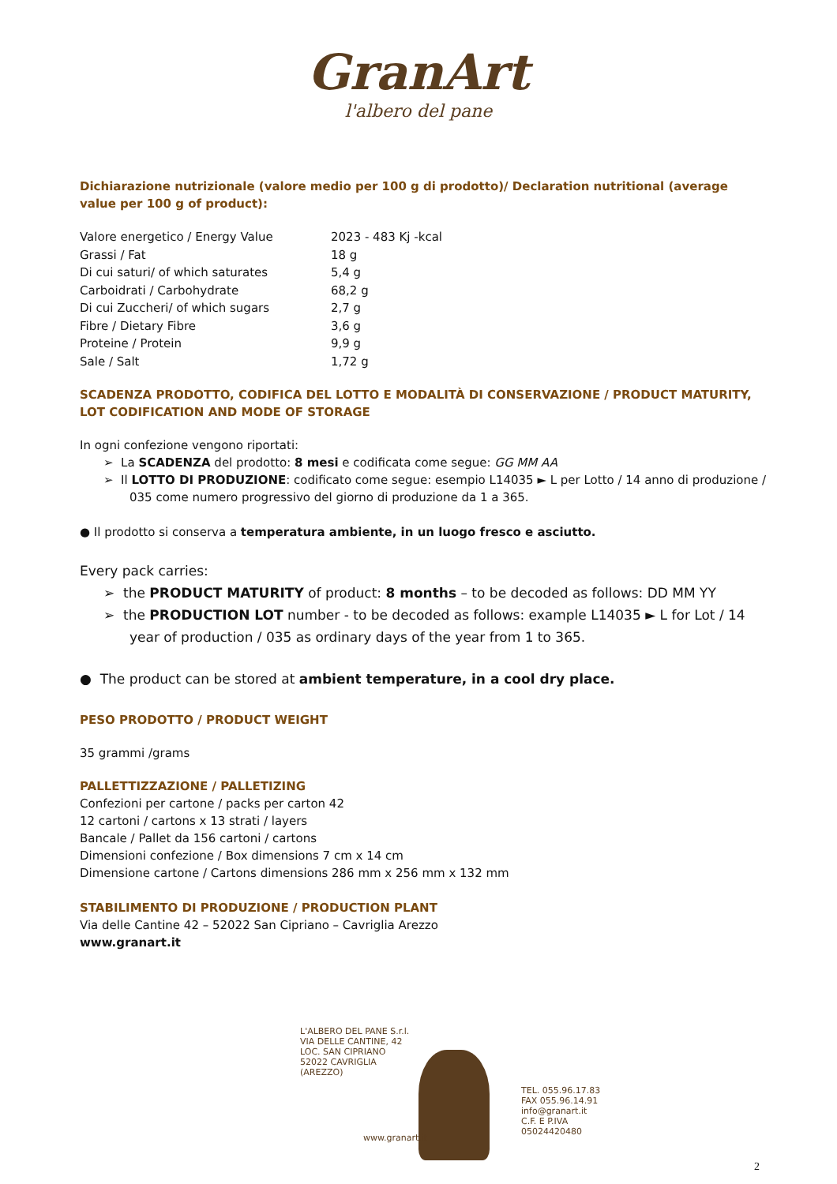GranArt
l'albero del pane
Dichiarazione nutrizionale (valore medio per 100 g di prodotto)/ Declaration nutritional (average value per 100 g of product):
| Valore energetico / Energy Value | 2023 - 483 Kj -kcal |
| Grassi / Fat | 18 g |
| Di cui saturi/ of which saturates | 5,4 g |
| Carboidrati / Carbohydrate | 68,2 g |
| Di cui Zuccheri/ of which sugars | 2,7 g |
| Fibre / Dietary Fibre | 3,6 g |
| Proteine / Protein | 9,9 g |
| Sale / Salt | 1,72 g |
SCADENZA PRODOTTO, CODIFICA DEL LOTTO E MODALITÀ DI CONSERVAZIONE / PRODUCT MATURITY, LOT CODIFICATION AND MODE OF STORAGE
In ogni confezione vengono riportati:
➢ La SCADENZA del prodotto: 8 mesi e codificata come segue: GG MM AA
➢ Il LOTTO DI PRODUZIONE: codificato come segue: esempio L14035 ► L per Lotto / 14 anno di produzione / 035 come numero progressivo del giorno di produzione da 1 a 365.
● Il prodotto si conserva a temperatura ambiente, in un luogo fresco e asciutto.
Every pack carries:
➢ the PRODUCT MATURITY of product: 8 months – to be decoded as follows: DD MM YY
➢ the PRODUCTION LOT number - to be decoded as follows: example L14035 ► L for Lot / 14 year of production / 035 as ordinary days of the year from 1 to 365.
● The product can be stored at ambient temperature, in a cool dry place.
PESO PRODOTTO / PRODUCT WEIGHT
35 grammi /grams
PALLETTIZZAZIONE / PALLETIZING
Confezioni per cartone / packs per carton 42
12 cartoni / cartons x 13 strati / layers
Bancale / Pallet da 156 cartoni / cartons
Dimensioni confezione / Box dimensions 7 cm x 14 cm
Dimensione cartone / Cartons dimensions 286 mm x 256 mm x 132 mm
STABILIMENTO DI PRODUZIONE / PRODUCTION PLANT
Via delle Cantine 42 – 52022 San Cipriano – Cavriglia Arezzo
www.granart.it
L'ALBERO DEL PANE S.r.l.
VIA DELLE CANTINE, 42
LOC. SAN CIPRIANO
52022 CAVRIGLIA (AREZZO)
www.granart.it
TEL. 055.96.17.83
FAX 055.96.14.91
info@granart.it
C.F. E P.IVA 05024420480
2